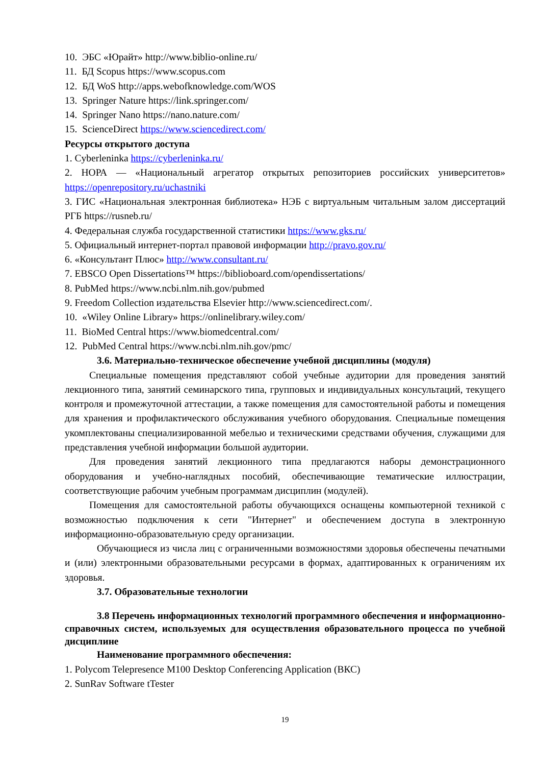10. ЭБС «Юрайт» http://www.biblio-online.ru/
11. БД Scopus https://www.scopus.com
12. БД WoS http://apps.webofknowledge.com/WOS
13. Springer Nature https://link.springer.com/
14. Springer Nano https://nano.nature.com/
15. ScienceDirect https://www.sciencedirect.com/
Ресурсы открытого доступа
1. Cyberleninka https://cyberleninka.ru/
2. НОРА — «Национальный агрегатор открытых репозиториев российских университетов» https://openrepository.ru/uchastniki
3. ГИС «Национальная электронная библиотека» НЭБ с виртуальным читальным залом диссертаций РГБ https://rusneb.ru/
4. Федеральная служба государственной статистики https://www.gks.ru/
5. Официальный интернет-портал правовой информации http://pravo.gov.ru/
6. «Консультант Плюс» http://www.consultant.ru/
7. EBSCO Open Dissertations™ https://biblioboard.com/opendissertations/
8. PubMed https://www.ncbi.nlm.nih.gov/pubmed
9. Freedom Collection издательства Elsevier http://www.sciencedirect.com/.
10. «Wiley Online Library» https://onlinelibrary.wiley.com/
11. BioMed Central https://www.biomedcentral.com/
12. PubMed Central https://www.ncbi.nlm.nih.gov/pmc/
3.6. Материально-техническое обеспечение учебной дисциплины (модуля)
Специальные помещения представляют собой учебные аудитории для проведения занятий лекционного типа, занятий семинарского типа, групповых и индивидуальных консультаций, текущего контроля и промежуточной аттестации, а также помещения для самостоятельной работы и помещения для хранения и профилактического обслуживания учебного оборудования. Специальные помещения укомплектованы специализированной мебелью и техническими средствами обучения, служащими для представления учебной информации большой аудитории.
Для проведения занятий лекционного типа предлагаются наборы демонстрационного оборудования и учебно-наглядных пособий, обеспечивающие тематические иллюстрации, соответствующие рабочим учебным программам дисциплин (модулей).
Помещения для самостоятельной работы обучающихся оснащены компьютерной техникой с возможностью подключения к сети "Интернет" и обеспечением доступа в электронную информационно-образовательную среду организации.
Обучающиеся из числа лиц с ограниченными возможностями здоровья обеспечены печатными и (или) электронными образовательными ресурсами в формах, адаптированных к ограничениям их здоровья.
3.7. Образовательные технологии
3.8 Перечень информационных технологий программного обеспечения и информационно-справочных систем, используемых для осуществления образовательного процесса по учебной дисциплине
Наименование программного обеспечения:
1. Polycom Telepresence M100 Desktop Conferencing Application (ВКС)
2. SunRav Software tTester
19